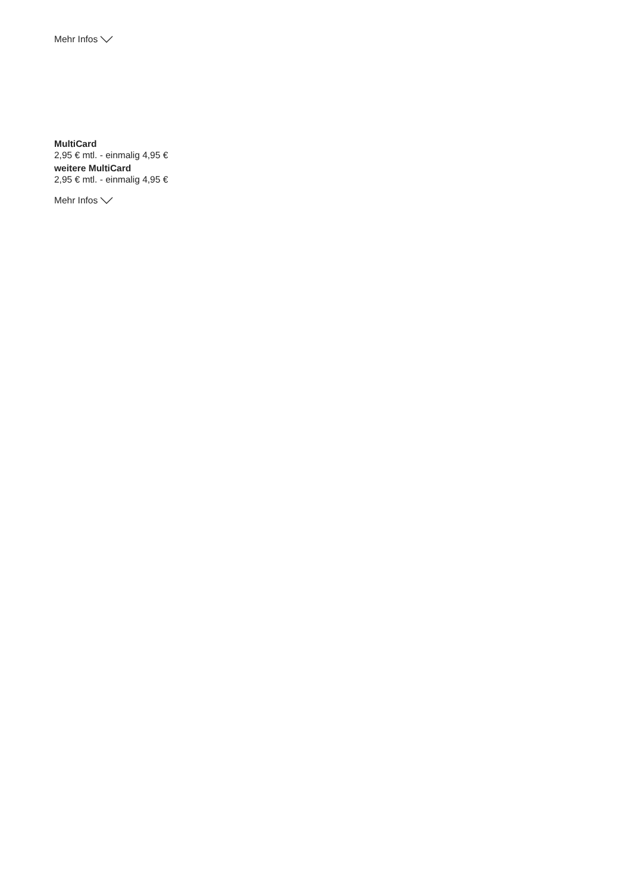Mehr Infos
MultiCard
2,95 € mtl. - einmalig 4,95 €
weitere MultiCard
2,95 € mtl. - einmalig 4,95 €
Mehr Infos